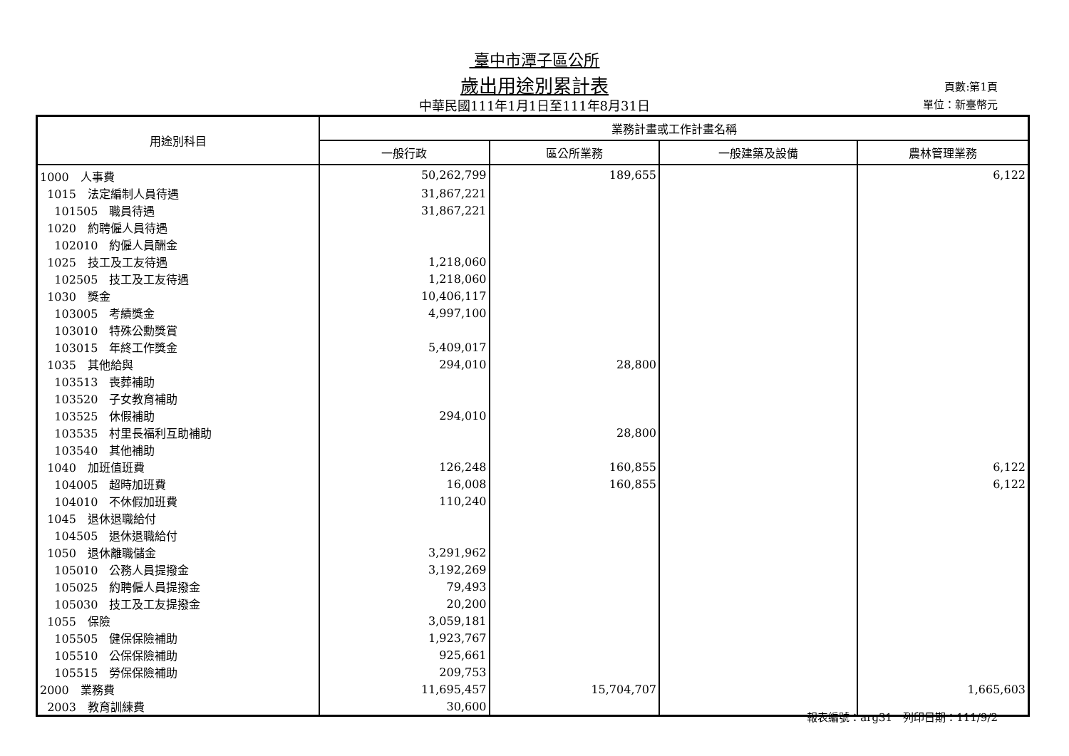臺中市潭子區公所
歲出用途別累計表
中華民國111年1月1日至111年8月31日
頁數:第1頁
單位：新臺幣元
| 用途別科目 | 業務計畫或工作計畫名稱 | | | |
| --- | --- | --- | --- | --- |
| | 一般行政 | 區公所業務 | 一般建築及設備 | 農林管理業務 |
| 1000 人事費 | 50,262,799 | 189,655 | | 6,122 |
| 1015 法定編制人員待遇 | 31,867,221 | | | |
| 101505 職員待遇 | 31,867,221 | | | |
| 1020 約聘僱人員待遇 | | | | |
| 102010 約僱人員酬金 | | | | |
| 1025 技工及工友待遇 | 1,218,060 | | | |
| 102505 技工及工友待遇 | 1,218,060 | | | |
| 1030 獎金 | 10,406,117 | | | |
| 103005 考績獎金 | 4,997,100 | | | |
| 103010 特殊公勳獎賞 | | | | |
| 103015 年終工作獎金 | 5,409,017 | | | |
| 1035 其他給與 | 294,010 | 28,800 | | |
| 103513 喪葬補助 | | | | |
| 103520 子女教育補助 | | | | |
| 103525 休假補助 | 294,010 | | | |
| 103535 村里長福利互助補助 | | 28,800 | | |
| 103540 其他補助 | | | | |
| 1040 加班值班費 | 126,248 | 160,855 | | 6,122 |
| 104005 超時加班費 | 16,008 | 160,855 | | 6,122 |
| 104010 不休假加班費 | 110,240 | | | |
| 1045 退休退職給付 | | | | |
| 104505 退休退職給付 | | | | |
| 1050 退休離職儲金 | 3,291,962 | | | |
| 105010 公務人員提撥金 | 3,192,269 | | | |
| 105025 約聘僱人員提撥金 | 79,493 | | | |
| 105030 技工及工友提撥金 | 20,200 | | | |
| 1055 保險 | 3,059,181 | | | |
| 105505 健保保險補助 | 1,923,767 | | | |
| 105510 公保保險補助 | 925,661 | | | |
| 105515 勞保保險補助 | 209,753 | | | |
| 2000 業務費 | 11,695,457 | 15,704,707 | | 1,665,603 |
| 2003 教育訓練費 | 30,600 | | | |
報表編號：arg31　列印日期：111/9/2